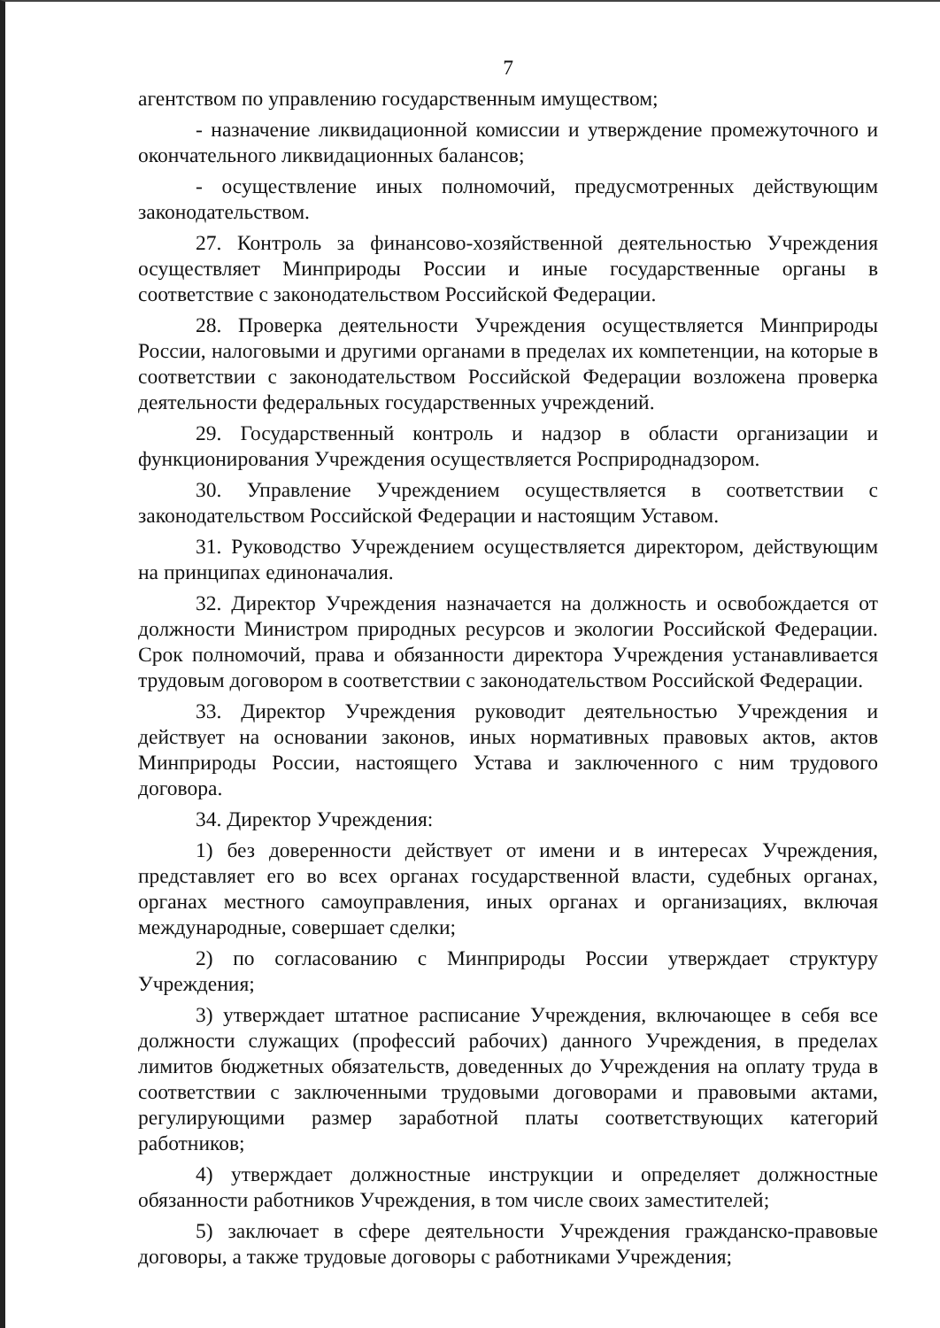7
агентством по управлению государственным имуществом;
- назначение ликвидационной комиссии и утверждение промежуточного и окончательного ликвидационных балансов;
- осуществление иных полномочий, предусмотренных действующим законодательством.
27. Контроль за финансово-хозяйственной деятельностью Учреждения осуществляет Минприроды России и иные государственные органы в соответствие с законодательством Российской Федерации.
28. Проверка деятельности Учреждения осуществляется Минприроды России, налоговыми и другими органами в пределах их компетенции, на которые в соответствии с законодательством Российской Федерации возложена проверка деятельности федеральных государственных учреждений.
29. Государственный контроль и надзор в области организации и функционирования Учреждения осуществляется Росприроднадзором.
30. Управление Учреждением осуществляется в соответствии с законодательством Российской Федерации и настоящим Уставом.
31. Руководство Учреждением осуществляется директором, действующим на принципах единоначалия.
32. Директор Учреждения назначается на должность и освобождается от должности Министром природных ресурсов и экологии Российской Федерации. Срок полномочий, права и обязанности директора Учреждения устанавливается трудовым договором в соответствии с законодательством Российской Федерации.
33. Директор Учреждения руководит деятельностью Учреждения и действует на основании законов, иных нормативных правовых актов, актов Минприроды России, настоящего Устава и заключенного с ним трудового договора.
34. Директор Учреждения:
1) без доверенности действует от имени и в интересах Учреждения, представляет его во всех органах государственной власти, судебных органах, органах местного самоуправления, иных органах и организациях, включая международные, совершает сделки;
2) по согласованию с Минприроды России утверждает структуру Учреждения;
3) утверждает штатное расписание Учреждения, включающее в себя все должности служащих (профессий рабочих) данного Учреждения, в пределах лимитов бюджетных обязательств, доведенных до Учреждения на оплату труда в соответствии с заключенными трудовыми договорами и правовыми актами, регулирующими размер заработной платы соответствующих категорий работников;
4) утверждает должностные инструкции и определяет должностные обязанности работников Учреждения, в том числе своих заместителей;
5) заключает в сфере деятельности Учреждения гражданско-правовые договоры, а также трудовые договоры с работниками Учреждения;